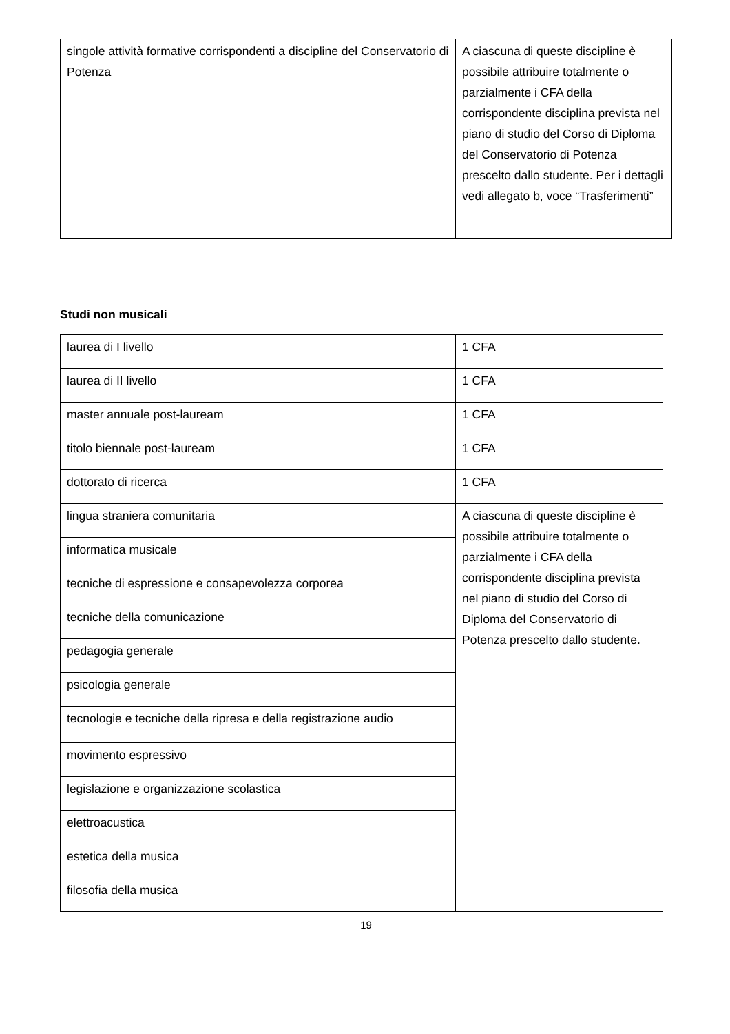| singole attività formative corrispondenti a discipline del Conservatorio di Potenza | A ciascuna di queste discipline è possibile attribuire totalmente o parzialmente i CFA della corrispondente disciplina prevista nel piano di studio del Corso di Diploma del Conservatorio di Potenza prescelto dallo studente. Per i dettagli vedi allegato b, voce “Trasferimenti” |
Studi non musicali
| laurea di I livello | 1 CFA |
| laurea di II livello | 1 CFA |
| master annuale post-lauream | 1 CFA |
| titolo biennale post-lauream | 1 CFA |
| dottorato di ricerca | 1 CFA |
| lingua straniera comunitaria | A ciascuna di queste discipline è possibile attribuire totalmente o parzialmente i CFA della corrispondente disciplina prevista nel piano di studio del Corso di Diploma del Conservatorio di Potenza prescelto dallo studente. |
| informatica musicale | |
| tecniche di espressione e consapevolezza corporea | |
| tecniche della comunicazione | |
| pedagogia generale | |
| psicologia generale | |
| tecnologie e tecniche della ripresa e della registrazione audio | |
| movimento espressivo | |
| legislazione e organizzazione scolastica | |
| elettroacustica | |
| estetica della musica | |
| filosofia della musica | |
19